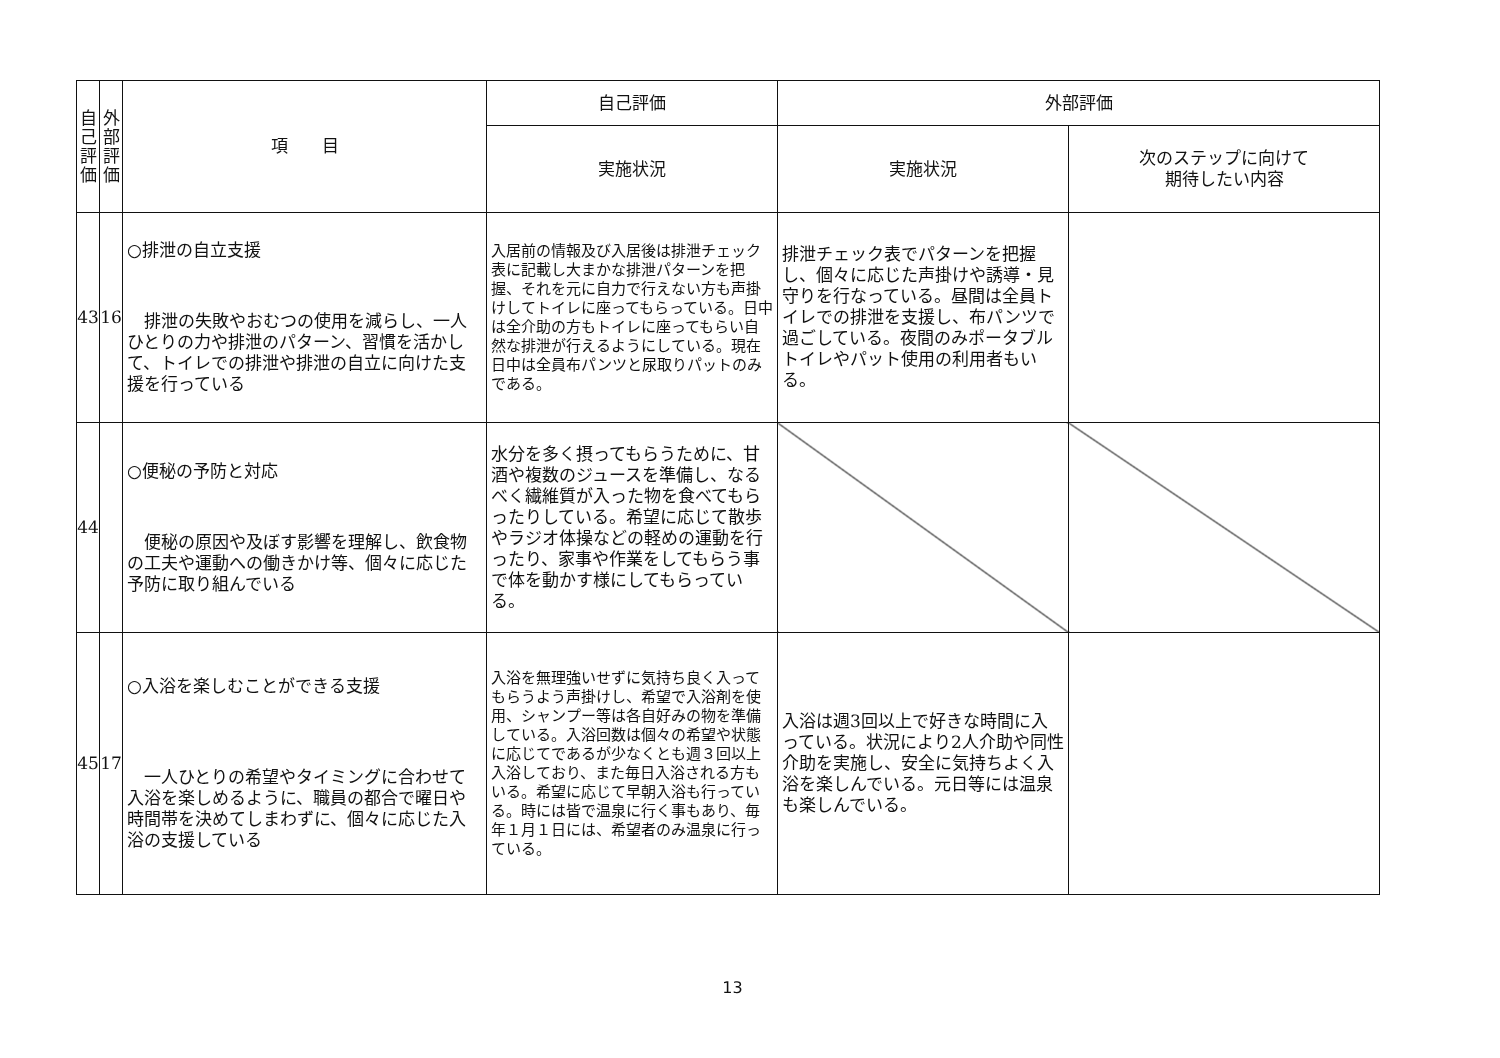| 自 己 評 価 | 外 部 評 価 | 項 目 | 自己評価 | 外部評価 | |
| --- | --- | --- | --- | --- | --- |
| | | | 実施状況 | 実施状況 | 次のステップに向けて 期待したい内容 |
| 43 | 16 | ○排泄の自立支援 排泄の失敗やおむつの使用を減らし、一人ひとりの力や排泄のパターン、習慣を活かして、トイレでの排泄や排泄の自立に向けた支援を行っている | 入居前の情報及び入居後は排泄チェック表に記載し大まかな排泄パターンを把握、それを元に自力で行えない方も声掛けしてトイレに座ってもらっている。日中は全介助の方もトイレに座ってもらい自然な排泄が行えるようにしている。現在日中は全員布パンツと尿取りパットのみである。 | 排泄チェック表でパターンを把握し、個々に応じた声掛けや誘導・見守りを行なっている。昼間は全員トイレでの排泄を支援し、布パンツで過ごしている。夜間のみポータブルトイレやパット使用の利用者もいる。 | |
| 44 | | ○便秘の予防と対応 便秘の原因や及ぼす影響を理解し、飲食物の工夫や運動への働きかけ等、個々に応じた予防に取り組んでいる | 水分を多く摂ってもらうために、甘酒や複数のジュースを準備し、なるべく繊維質が入った物を食べてもらったりしている。希望に応じて散歩やラジオ体操などの軽めの運動を行ったり、家事や作業をしてもらう事で体を動かす様にしてもらっている。 | | |
| 45 | 17 | ○入浴を楽しむことができる支援 一人ひとりの希望やタイミングに合わせて入浴を楽しめるように、職員の都合で曜日や時間帯を決めてしまわずに、個々に応じた入浴の支援している | 入浴を無理強いせずに気持ち良く入ってもらうよう声掛けし、希望で入浴剤を使用、シャンプー等は各自好みの物を準備している。入浴回数は個々の希望や状態に応じてであるが少なくとも週３回以上入浴しており、また毎日入浴される方もいる。希望に応じて早朝入浴も行っている。時には皆で温泉に行く事もあり、毎年１月１日には、希望者のみ温泉に行っている。 | 入浴は週3回以上で好きな時間に入っている。状況により2人介助や同性介助を実施し、安全に気持ちよく入浴を楽しんでいる。元日等には温泉も楽しんでいる。 | |
13